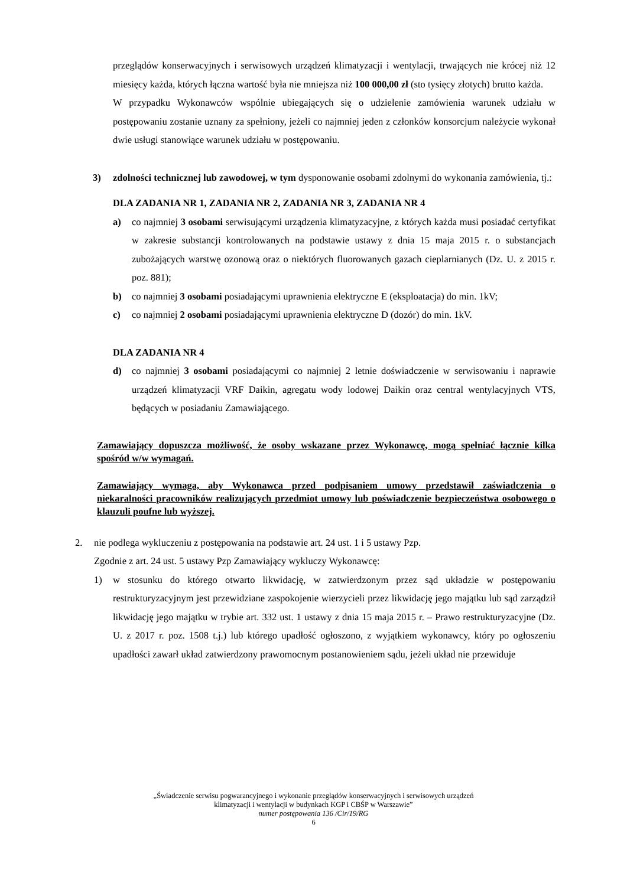przeglądów konserwacyjnych i serwisowych urządzeń klimatyzacji i wentylacji, trwających nie krócej niż 12 miesięcy każda, których łączna wartość była nie mniejsza niż 100 000,00 zł (sto tysięcy złotych) brutto każda.
W przypadku Wykonawców wspólnie ubiegających się o udzielenie zamówienia warunek udziału w postępowaniu zostanie uznany za spełniony, jeżeli co najmniej jeden z członków konsorcjum należycie wykonał dwie usługi stanowiące warunek udziału w postępowaniu.
3) zdolności technicznej lub zawodowej, w tym dysponowanie osobami zdolnymi do wykonania zamówienia, tj.:
DLA ZADANIA NR 1, ZADANIA NR 2, ZADANIA NR 3, ZADANIA NR 4
a) co najmniej 3 osobami serwisującymi urządzenia klimatyzacyjne, z których każda musi posiadać certyfikat w zakresie substancji kontrolowanych na podstawie ustawy z dnia 15 maja 2015 r. o substancjach zubożających warstwę ozonową oraz o niektórych fluorowanych gazach cieplarnianych (Dz. U. z 2015 r. poz. 881);
b) co najmniej 3 osobami posiadającymi uprawnienia elektryczne E (eksploatacja) do min. 1kV;
c) co najmniej 2 osobami posiadającymi uprawnienia elektryczne D (dozór) do min. 1kV.
DLA ZADANIA NR 4
d) co najmniej 3 osobami posiadającymi co najmniej 2 letnie doświadczenie w serwisowaniu i naprawie urządzeń klimatyzacji VRF Daikin, agregatu wody lodowej Daikin oraz central wentylacyjnych VTS, będących w posiadaniu Zamawiającego.
Zamawiający dopuszcza możliwość, że osoby wskazane przez Wykonawcę, mogą spełniać łącznie kilka spośród w/w wymagań.
Zamawiający wymaga, aby Wykonawca przed podpisaniem umowy przedstawił zaświadczenia o niekaralności pracowników realizujących przedmiot umowy lub poświadczenie bezpieczeństwa osobowego o klauzuli poufne lub wyższej.
2. nie podlega wykluczeniu z postępowania na podstawie art. 24 ust. 1 i 5 ustawy Pzp.
Zgodnie z art. 24 ust. 5 ustawy Pzp Zamawiający wykluczy Wykonawcę:
1) w stosunku do którego otwarto likwidację, w zatwierdzonym przez sąd układzie w postępowaniu restrukturyzacyjnym jest przewidziane zaspokojenie wierzycieli przez likwidację jego majątku lub sąd zarządził likwidację jego majątku w trybie art. 332 ust. 1 ustawy z dnia 15 maja 2015 r. – Prawo restrukturyzacyjne (Dz. U. z 2017 r. poz. 1508 t.j.) lub którego upadłość ogłoszono, z wyjątkiem wykonawcy, który po ogłoszeniu upadłości zawarł układ zatwierdzony prawomocnym postanowieniem sądu, jeżeli układ nie przewiduje
„Świadczenie serwisu pogwarancyjnego i wykonanie przeglądów konserwacyjnych i serwisowych urządzeń
klimatyzacji i wentylacji w budynkach KGP i CBŚP w Warszawie”
numer postępowania 136 /Cir/19/RG
6